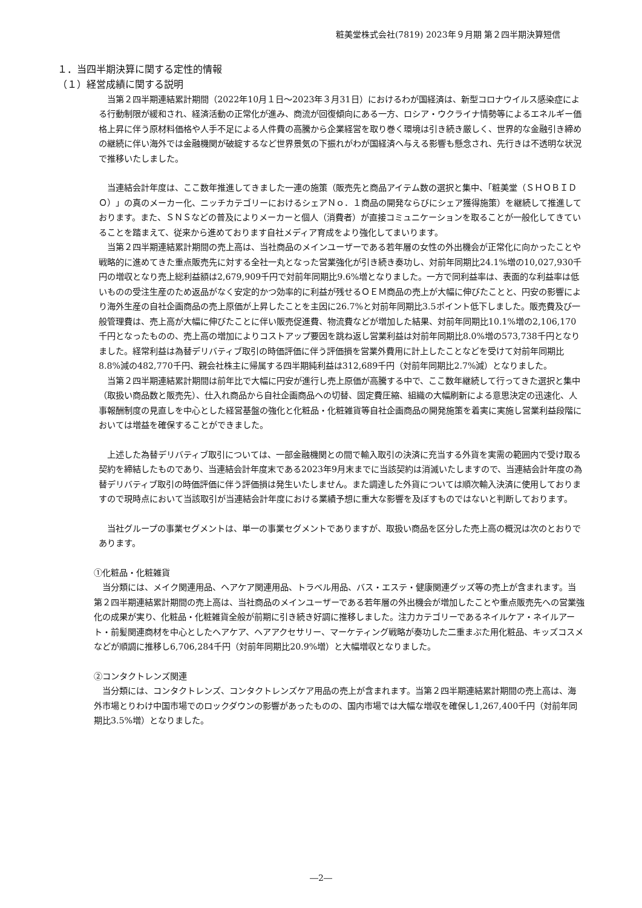粧美堂株式会社(7819) 2023年９月期 第２四半期決算短信
１．当四半期決算に関する定性的情報
（１）経営成績に関する説明
当第２四半期連結累計期間（2022年10月１日～2023年３月31日）におけるわが国経済は、新型コロナウイルス感染症による行動制限が緩和され、経済活動の正常化が進み、商流が回復傾向にある一方、ロシア・ウクライナ情勢等によるエネルギー価格上昇に伴う原材料価格や人手不足による人件費の高騰から企業経営を取り巻く環境は引き続き厳しく、世界的な金融引き締めの継続に伴い海外では金融機関が破綻するなど世界景気の下振れがわが国経済へ与える影響も懸念され、先行きは不透明な状況で推移いたしました。
当連結会計年度は、ここ数年推進してきました一連の施策（販売先と商品アイテム数の選択と集中、「粧美堂（ＳＨＯＢＩＤＯ）」の真のメーカー化、ニッチカテゴリーにおけるシェアＮｏ．１商品の開発ならびにシェア獲得施策）を継続して推進しております。また、ＳＮＳなどの普及によりメーカーと個人（消費者）が直接コミュニケーションを取ることが一般化してきていることを踏まえて、従来から進めております自社メディア育成をより強化してまいります。
当第２四半期連結累計期間の売上高は、当社商品のメインユーザーである若年層の女性の外出機会が正常化に向かったことや戦略的に進めてきた重点販売先に対する全社一丸となった営業強化が引き続き奏功し、対前年同期比24.1%増の10,027,930千円の増収となり売上総利益額は2,679,909千円で対前年同期比9.6%増となりました。一方で同利益率は、表面的な利益率は低いものの受注生産のため返品がなく安定的かつ効率的に利益が残せるＯＥＭ商品の売上が大幅に伸びたことと、円安の影響により海外生産の自社企画商品の売上原価が上昇したことを主因に26.7%と対前年同期比3.5ポイント低下しました。販売費及び一般管理費は、売上高が大幅に伸びたことに伴い販売促進費、物流費などが増加した結果、対前年同期比10.1%増の2,106,170千円となったものの、売上高の増加によりコストアップ要因を跳ね返し営業利益は対前年同期比8.0%増の573,738千円となりました。経常利益は為替デリバティブ取引の時価評価に伴う評価損を営業外費用に計上したことなどを受けて対前年同期比8.8%減の482,770千円、親会社株主に帰属する四半期純利益は312,689千円（対前年同期比2.7%減）となりました。
当第２四半期連結累計期間は前年比で大幅に円安が進行し売上原価が高騰する中で、ここ数年継続して行ってきた選択と集中（取扱い商品数と販売先）、仕入れ商品から自社企画商品への切替、固定費圧縮、組織の大幅刷新による意思決定の迅速化、人事報酬制度の見直しを中心とした経営基盤の強化と化粧品・化粧雑貨等自社企画商品の開発施策を着実に実施し営業利益段階においては増益を確保することができました。
上述した為替デリバティブ取引については、一部金融機関との間で輸入取引の決済に充当する外貨を実需の範囲内で受け取る契約を締結したものであり、当連結会計年度末である2023年9月末までに当該契約は消滅いたしますので、当連結会計年度の為替デリバティブ取引の時価評価に伴う評価損は発生いたしません。また調達した外貨については順次輸入決済に使用しておりますので現時点において当該取引が当連結会計年度における業績予想に重大な影響を及ぼすものではないと判断しております。
当社グループの事業セグメントは、単一の事業セグメントでありますが、取扱い商品を区分した売上高の概況は次のとおりであります。
①化粧品・化粧雑貨
当分類には、メイク関連用品、ヘアケア関連用品、トラベル用品、バス・エステ・健康関連グッズ等の売上が含まれます。当第２四半期連結累計期間の売上高は、当社商品のメインユーザーである若年層の外出機会が増加したことや重点販売先への営業強化の成果が実り、化粧品・化粧雑貨全般が前期に引き続き好調に推移しました。注力カテゴリーであるネイルケア・ネイルアート・前髪関連商材を中心としたヘアケア、ヘアアクセサリー、マーケティング戦略が奏功した二重まぶた用化粧品、キッズコスメなどが順調に推移し6,706,284千円（対前年同期比20.9%増）と大幅増収となりました。
②コンタクトレンズ関連
当分類には、コンタクトレンズ、コンタクトレンズケア用品の売上が含まれます。当第２四半期連結累計期間の売上高は、海外市場とりわけ中国市場でのロックダウンの影響があったものの、国内市場では大幅な増収を確保し1,267,400千円（対前年同期比3.5%増）となりました。
―2―